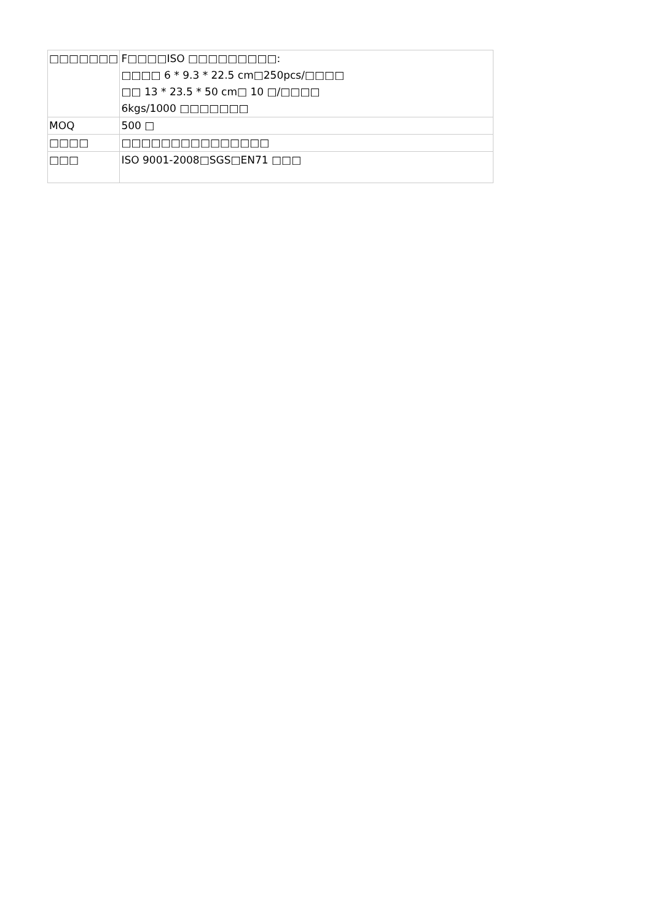| □□□□□□□ | F□□□□ISO □□□□□□□□□: □□□□ 6 * 9.3 * 22.5 cm□250pcs/□□□□ □□ 13 * 23.5 * 50 cm□ 10 □/□□□□ 6kgs/1000 □□□□□□□ |
| MOQ | 500 □ |
| □□□□ | □□□□□□□□□□□□□□□ |
| □□□ | ISO 9001-2008□SGS□EN71 □□□ |